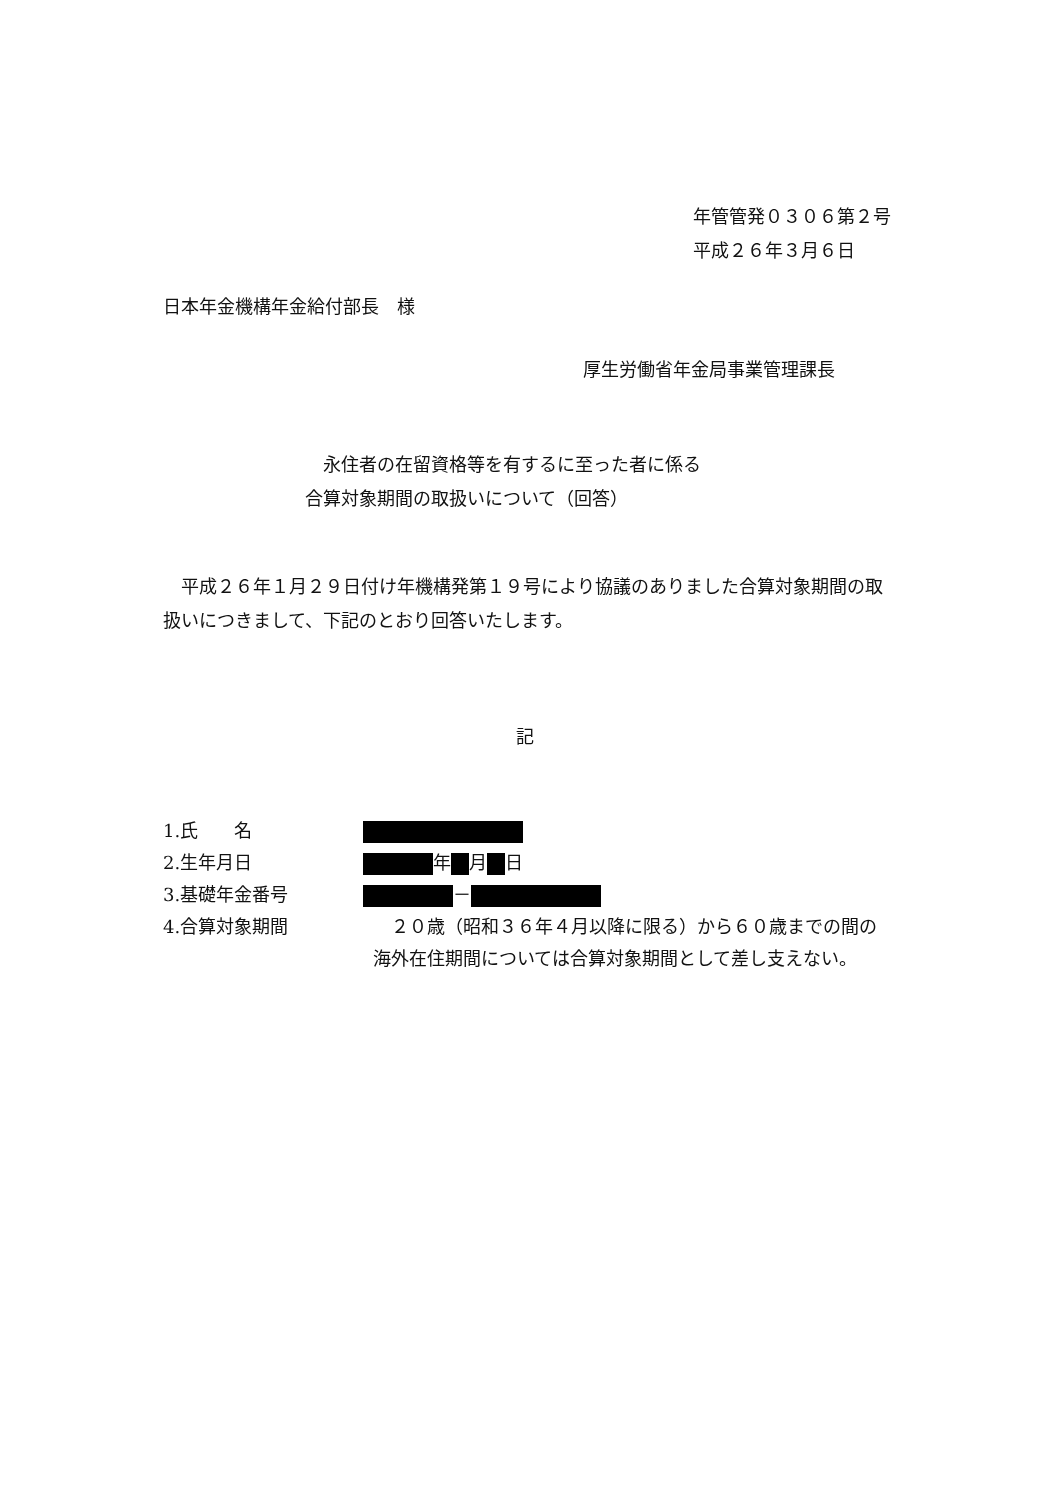年管管発０３０６第２号
平成２６年３月６日
日本年金機構年金給付部長　様
厚生労働省年金局事業管理課長
　永住者の在留資格等を有するに至った者に係る
合算対象期間の取扱いについて（回答）
　平成２６年１月２９日付け年機構発第１９号により協議のありました合算対象期間の取扱いにつきまして、下記のとおり回答いたします。
記
1.氏　　名
2.生年月日 年 月 日
3.基礎年金番号 －
4.合算対象期間 　２０歳（昭和３６年４月以降に限る）から６０歳までの間の海外在住期間については合算対象期間として差し支えない。